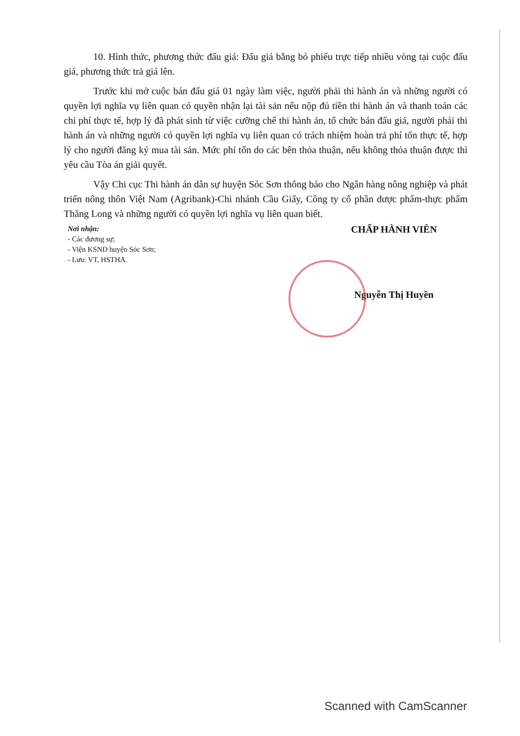10. Hình thức, phương thức đấu giá: Đấu giá bằng bỏ phiếu trực tiếp nhiều vòng tại cuộc đấu giá, phương thức trả giá lên.
Trước khi mở cuộc bán đấu giá 01 ngày làm việc, người phải thi hành án và những người có quyền lợi nghĩa vụ liên quan có quyền nhận lại tài sản nếu nộp đủ tiền thi hành án và thanh toán các chi phí thực tế, hợp lý đã phát sinh từ việc cưỡng chế thi hành án, tổ chức bán đấu giá, người phải thi hành án và những người có quyền lợi nghĩa vụ liên quan có trách nhiệm hoàn trả phí tổn thực tế, hợp lý cho người đăng ký mua tài sản. Mức phí tổn do các bên thỏa thuận, nếu không thỏa thuận được thì yêu cầu Tòa án giải quyết.
Vậy Chi cục Thi hành án dân sự huyện Sóc Sơn thông báo cho Ngân hàng nông nghiệp và phát triển nông thôn Việt Nam (Agribank)-Chi nhánh Cầu Giấy, Công ty cổ phần dược phẩm-thực phẩm Thăng Long và những người có quyền lợi nghĩa vụ liên quan biết.
Nơi nhận:
- Các đương sự;
- Viện KSND huyện Sóc Sơn;
- Lưu: VT, HSTHA.
CHẤP HÀNH VIÊN
Nguyễn Thị Huyền
Scanned with CamScanner